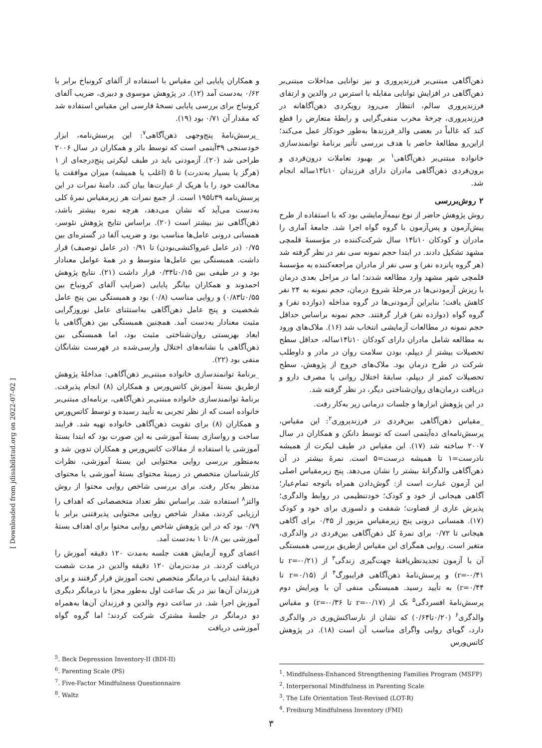ذهن‌آگاهی مبتنی‌بر فرزندپروری و نیز توانایی مداخلات مبتنی‌بر ذهن‌آگاهی در افزایش توانایی مقابله با استرس در والدین و ارتقای فرزندپروری سالم، انتظار می‌رود رویکردی ذهن‌آگاهانه در فرزندپروری، چرخهٔ مخرب منفی‌گرایی و رابطهٔ متعارض را قطع کند که غالباً در بعضی والد_فرزندها به‌طور خودکار عمل می‌کند؛ ازاین‌رو مطالعهٔ حاضر با هدف بررسی تأثیر برنامهٔ توانمندسازی خانواده مبتنی‌بر ذهن‌آگاهی<sup>۱</sup> بر بهبود تعاملات درون‌فردی و برون‌فردی ذهن‌آگاهی مادران دارای فرزندان ۱۰تا۱۴ساله انجام شد.
۲ روش‌بررسی
روش پژوهش حاضر از نوع نیمه‌آزمایشی بود که با استفاده از طرح پیش‌آزمون و پس‌آزمون با گروه گواه اجرا شد. جامعهٔ آماری را مادران و کودکان ۱۰تا۱۴ سال شرکت‌کننده در مؤسسهٔ قلمچی مشهد تشکیل دادند. در ابتدا حجم نمونه سی نفر در نظر گرفته شد (هر گروه پانزده نفر) و سی نفر از مادران مراجعه‌کننده به مؤسسهٔ قلمچی شهر مشهد وارد مطالعه شدند؛ اما در مراحل بعدی درمان با ریزش آزمودنی‌ها در مرحلهٔ شروع درمان، حجم نمونه به ۲۴ نفر کاهش یافت؛ بنابراین آزمودنی‌ها در گروه مداخله (دوازده نفر) و گروه گواه (دوازده نفر) قرار گرفتند. حجم نمونه براساس حداقل حجم نمونه در مطالعات آزمایشی انتخاب شد (۱۶). ملاک‌های ورود به مطالعه شامل مادران دارای کودکان ۱۰تا۱۴ساله، حداقل سطح تحصیلات بیشتر از دیپلم، بودن سلامت روان در مادر و داوطلب شرکت در طرح درمان بود. ملاک‌های خروج از پژوهش، سطح تحصیلات کمتر از دیپلم، سابقهٔ اختلال روانی یا مصرف دارو و دریافت درمان‌های روان‌شناختی دیگر، در نظر گرفته شد.
در این پژوهش ابزارها و جلسات درمانی زیر به‌کار رفت.
_مقیاس ذهن‌آگاهی بین‌فردی در فرزندپروری<sup>۲</sup>: این مقیاس، پرسش‌نامه‌ای ده‌آیتمی است که توسط دانکن و همکاران در سال ۲۰۰۷ ساخته شد (۱۷). این مقیاس در طیف لیکرت از همیشه نادرست=۱ تا همیشه درست=۵ است. نمرهٔ بیشتر در آن ذهن‌آگاهی والدگرانهٔ بیشتر را نشان می‌دهد. پنج زیرمقیاس اصلی این آزمون عبارت است از: گوش‌دادن همراه باتوجه تمام‌عیار؛ آگاهی هیجانی از خود و کودک؛ خودتنظیمی در روابط والدگری؛ پذیرش عاری از قضاوت؛ شفقت و دلسوزی برای خود و کودک (۱۷). همسانی درونی پنج زیرمقیاس مزبور از ۰/۴۵ برای آگاهی هیجانی تا ۰/۷۲ برای نمرهٔ کل ذهن‌آگاهی بین‌فردی در والدگری، متغیر است. روایی همگرای این مقیاس ازطریق بررسی همبستگی آن با آزمون تجدیدنظریافتهٔ جهت‌گیری زندگی<sup>۳</sup> از (r=-۰/۲۱ تا r=-۰/۴۱) و پرسش‌نامهٔ ذهن‌آگاهی فرایبورگ<sup>۴</sup> از (r=۰/۱۵ تا r=۰/۴۴) به تأیید رسید. همبستگی منفی آن با ویرایش دوم پرسش‌نامهٔ افسردگی<sup>۵</sup> بک از (r=-۰/۱۷ تا r=-۰/۳۶) و مقیاس والدگری<sup>۶</sup> (۰/۲۰تا۰/۶۴) که نشان از نارساکنش‌وری در والدگری دارد، گویای روایی واگرای مناسب آن است (۱۸). در پژوهش کاتس‌ورس
<sup>1</sup>. Mindfulness-Enhanced Strengthening Families Program (MSFP)
<sup>2</sup>. Interpersonal Mindfulness in Parenting Scale
<sup>3</sup>. The Life Orientation Test-Revised (LOT-R)
<sup>4</sup>. Freiburg Mindfulness Inventory (FMI)
و همکاران پایایی این مقیاس با استفاده از آلفای کرونباخ برابر با ۰/۶۲ به‌دست آمد (۱۲). در پژوهش موسوی و دبیری، ضریب آلفای کرونباخ برای بررسی پایایی نسخهٔ فارسی این مقیاس استفاده شد که مقدار آن ۰/۷۱ بود (۱۹).
_پرسش‌نامهٔ پنج‌وجهی ذهن‌آگاهی<sup>۷</sup>: این پرسش‌نامه، ابزار خودسنجی ۳۹آیتمی است که توسط بائر و همکاران در سال ۲۰۰۶ طراحی شد (۲۰). آزمودنی باید در طیف لیکرتی پنج‌درجه‌ای از ۱ (هرگز یا بسیار به‌ندرت) تا ۵ (اغلب یا همیشه) میزان موافقت یا مخالفت خود را با هریک از عبارت‌ها بیان کند. دامنهٔ نمرات در این پرسش‌نامه ۳۹تا۱۹۵ است. از جمع نمرات هر زیرمقیاس نمرهٔ کلی به‌دست می‌آید که نشان می‌دهد، هرچه نمره بیشتر باشد، ذهن‌آگاهی نیز بیشتر است (۲۰). براساس نتایج پژوهش نئوسر، همسانی درونی عامل‌ها مناسب بود و ضریب آلفا در گستره‌ای بین ۰/۷۵ (در عامل غیرواکنشی‌بودن) تا ۰/۹۱ (در عامل توصیف) قرار داشت. همبستگی بین عامل‌ها متوسط و در همهٔ عوامل معنادار بود و در طیفی بین ۰/۱۵تا۰/۳۴ قرار داشت (۲۱). نتایج پژوهش احمدوند و همکاران بیانگر پایایی (ضرایب آلفای کرونباخ بین ۰/۵۵تا۰/۸۳) و روایی مناسب (۰/۸) بود و همبستگی بین پنج عامل شخصیت و پنج عامل ذهن‌آگاهی به‌استثنای عامل نوروزگرایی مثبت معنادار به‌دست آمد. همچنین همبستگی بین ذهن‌آگاهی با ابعاد بهزیستی روان‌شناختی مثبت بود، اما همبستگی بین ذهن‌آگاهی با نشانه‌های اختلال وارسی‌شده در فهرست نشانگان منفی بود (۲۲).
_برنامهٔ توانمندسازی خانواده مبتنی‌بر ذهن‌آگاهی: مداخلهٔ پژوهش ازطریق بستهٔ آموزش کاتس‌ورس و همکاران (۸) انجام پذیرفت. برنامهٔ توانمندسازی خانواده مبتنی‌بر ذهن‌آگاهی، برنامه‌ای مبتنی‌بر خانواده است که از نظر تجربی به تأیید رسیده و توسط کاتس‌ورس و همکاران (۸) برای تقویت ذهن‌آگاهی خانواده تهیه شد. فرایند ساخت و رواسازی بستهٔ آموزشی به این صورت بود که ابتدا بستهٔ آموزشی با استفاده از مقالات کاتس‌ورس و همکاران تدوین شد و به‌منظور بررسی روایی محتوایی این بستهٔ آموزشی، نظرات کارشناسان متخصص در زمینهٔ محتوای بستهٔ آموزشی یا محتوای مدنظر به‌کار رفت. برای بررسی شاخص روایی محتوا از روش والتز<sup>۸</sup> استفاده شد. براساس نظر تعداد متخصصانی که اهداف را ارزیابی کردند، مقدار شاخص روایی محتوایی پذیرفتنی برابر با ۰/۷۹ بود که در این پژوهش شاخص روایی محتوا برای اهداف بستهٔ آموزشی بین ۰/۸تا ۱ به‌دست آمد.
اعضای گروه آزمایش هفت جلسه به‌مدت ۱۲۰ دقیقه آموزش را دریافت کردند. در مدت‌زمان ۱۲۰ دقیقه والدین در مدت شصت دقیقهٔ ابتدایی با درمانگر متخصص تحت آموزش قرار گرفتند و برای فرزندان آن‌ها نیز در یک ساعت اول به‌طور مجزا با درمانگر دیگری آموزش اجرا شد. در ساعت دوم والدین و فرزندان آن‌ها به‌همراه دو درمانگر در جلسهٔ مشترک شرکت کردند؛ اما گروه گواه آموزشی دریافت
<sup>5</sup>. Beck Depression Inventory-II (BDI-II)
<sup>6</sup>. Parenting Scale (PS)
<sup>7</sup>. Five-Factor Mindfulness Questionnaire
<sup>8</sup>. Waltz
[ Downloaded from jdisabilstud.org on 2022-07-02 ]
۳